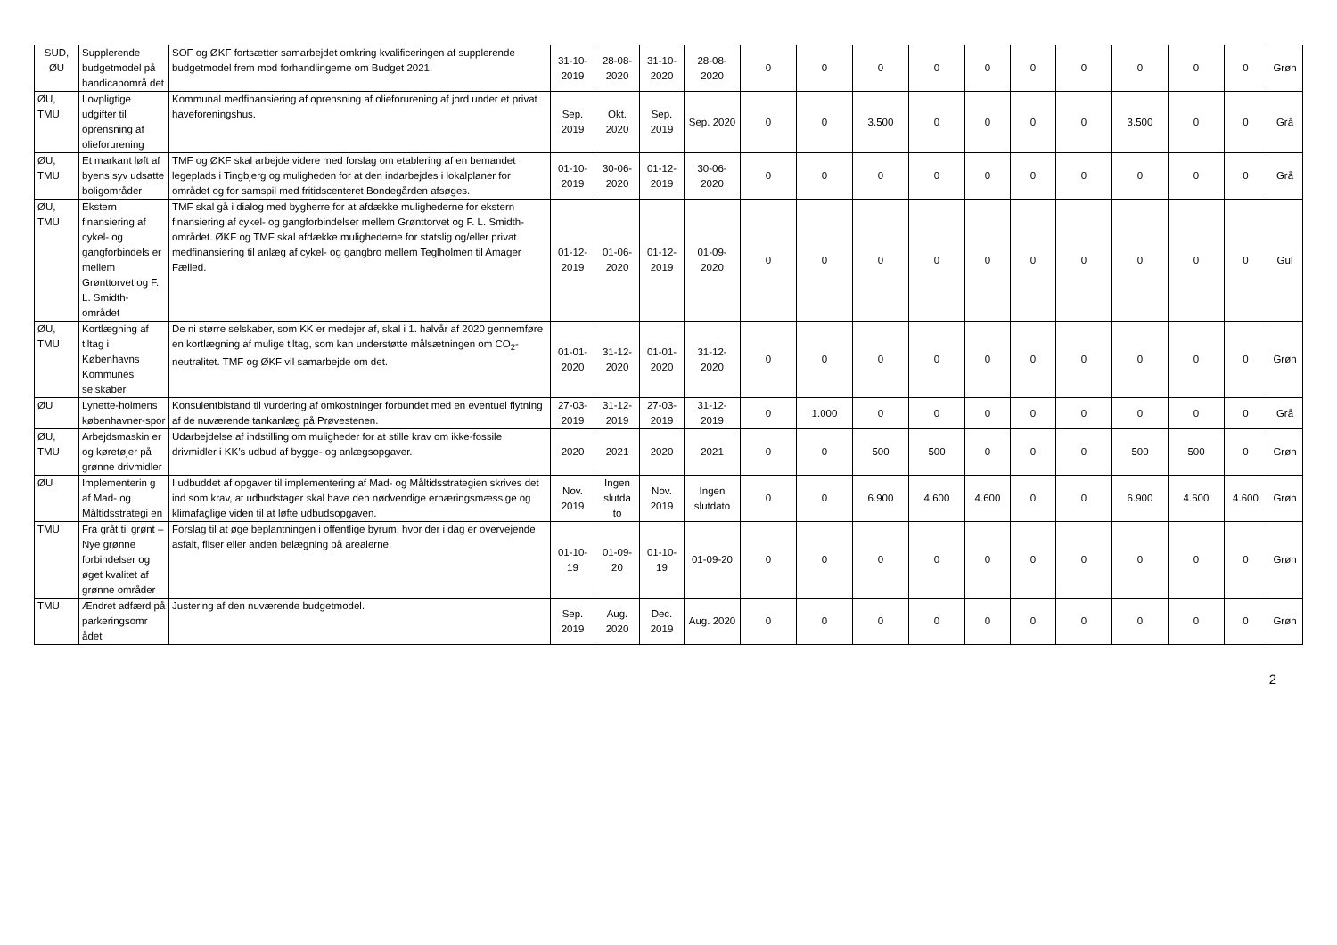| SUD, ØU | Supplerende budgetmodel på handicapområ det | SOF og ØKF fortsætter samarbejdet omkring kvalificeringen af supplerende budgetmodel frem mod forhandlingerne om Budget 2021. | 31-10-2019 | 28-08-2020 | 31-10-2020 | 28-08-2020 | 0 | 0 | 0 | 0 | 0 | 0 | 0 | 0 | 0 | 0 | Grøn |
| ØU, TMU | Lovpligtige udgifter til oprensning af olieforurening | Kommunal medfinansiering af oprensning af olieforurening af jord under et privat haveforeningshus. | Sep. 2019 | Okt. 2020 | Sep. 2019 | Sep. 2020 | 0 | 0 | 3.500 | 0 | 0 | 0 | 0 | 3.500 | 0 | 0 | Grå |
| ØU, TMU | Et markant løft af byens syv udsatte boligområder | TMF og ØKF skal arbejde videre med forslag om etablering af en bemandet legeplads i Tingbjerg og muligheden for at den indarbejdes i lokalplaner for området og for samspil med fritidscenteret Bondegården afsøges. | 01-10-2019 | 30-06-2020 | 01-12-2019 | 30-06-2020 | 0 | 0 | 0 | 0 | 0 | 0 | 0 | 0 | 0 | 0 | Grå |
| ØU, TMU | Ekstern finansiering af cykel- og gangforbindels er mellem Grønttorvet og F. L. Smidth-området | TMF skal gå i dialog med bygherre for at afdække mulighederne for ekstern finansiering af cykel- og gangforbindelser mellem Grønttorvet og F. L. Smidth-området. ØKF og TMF skal afdække mulighederne for statslig og/eller privat medfinansiering til anlæg af cykel- og gangbro mellem Teglholmen til Amager Fælled. | 01-12-2019 | 01-06-2020 | 01-12-2019 | 01-09-2020 | 0 | 0 | 0 | 0 | 0 | 0 | 0 | 0 | 0 | 0 | Gul |
| ØU, TMU | Kortlægning af tiltag i Københavns Kommunes selskaber | De ni større selskaber, som KK er medejer af, skal i 1. halvår af 2020 gennemføre en kortlægning af mulige tiltag, som kan understøtte målsætningen om CO<sub>2</sub>-neutralitet. TMF og ØKF vil samarbejde om det. | 01-01-2020 | 31-12-2020 | 01-01-2020 | 31-12-2020 | 0 | 0 | 0 | 0 | 0 | 0 | 0 | 0 | 0 | 0 | Grøn |
| ØU | Lynette-holmens københavner-spor | Konsulentbistand til vurdering af omkostninger forbundet med en eventuel flytning af de nuværende tankanlæg på Prøvestenen. | 27-03-2019 | 31-12-2019 | 27-03-2019 | 31-12-2019 | 0 | 1.000 | 0 | 0 | 0 | 0 | 0 | 0 | 0 | 0 | Grå |
| ØU, TMU | Arbejdsmaskin er og køretøjer på grønne drivmidler | Udarbejdelse af indstilling om muligheder for at stille krav om ikke-fossile drivmidler i KK’s udbud af bygge- og anlægsopgaver. | 2020 | 2021 | 2020 | 2021 | 0 | 0 | 500 | 500 | 0 | 0 | 0 | 500 | 500 | 0 | Grøn |
| ØU | Implementerin g af Mad- og Måltidsstrategi en | I udbuddet af opgaver til implementering af Mad- og Måltidsstrategien skrives det ind som krav, at udbudstager skal have den nødvendige ernæringsmæssige og klimafaglige viden til at løfte udbudsopgaven. | Nov. 2019 | Ingen slutda to | Nov. 2019 | Ingen slutdato | 0 | 0 | 6.900 | 4.600 | 4.600 | 0 | 0 | 6.900 | 4.600 | 4.600 | Grøn |
| TMU | Fra gråt til grønt – Nye grønne forbindelser og øget kvalitet af grønne områder | Forslag til at øge beplantningen i offentlige byrum, hvor der i dag er overvejende asfalt, fliser eller anden belægning på arealerne. | 01-10-19 | 01-09-20 | 01-10-19 | 01-09-20 | 0 | 0 | 0 | 0 | 0 | 0 | 0 | 0 | 0 | 0 | Grøn |
| TMU | Ændret adfærd på parkeringsomr ådet | Justering af den nuværende budgetmodel. | Sep. 2019 | Aug. 2020 | Dec. 2019 | Aug. 2020 | 0 | 0 | 0 | 0 | 0 | 0 | 0 | 0 | 0 | 0 | Grøn |
2